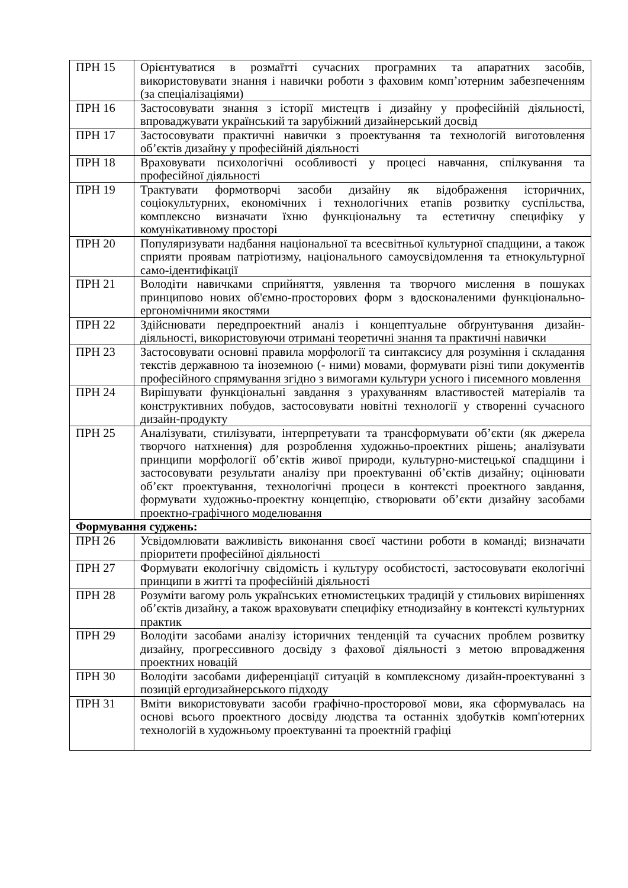| ПРН 15 | Орієнтуватися в розмаїтті сучасних програмних та апаратних засобів, використовувати знання і навички роботи з фаховим комп’ютерним забезпеченням (за спеціалізаціями) |
| ПРН 16 | Застосовувати знання з історії мистецтв і дизайну у професійній діяльності, впроваджувати український та зарубіжний дизайнерський досвід |
| ПРН 17 | Застосовувати практичні навички з проектування та технологій виготовлення об’єктів дизайну у професійній діяльності |
| ПРН 18 | Враховувати психологічні особливості у процесі навчання, спілкування та професійної діяльності |
| ПРН 19 | Трактувати формотворчі засоби дизайну як відображення історичних, соціокультурних, економічних і технологічних етапів розвитку суспільства, комплексно визначати їхню функціональну та естетичну специфіку у комунікативному просторі |
| ПРН 20 | Популяризувати надбання національної та всесвітньої культурної спадщини, а також сприяти проявам патріотизму, національного самоусвідомлення та етнокультурної само-ідентифікації |
| ПРН 21 | Володіти навичками сприйняття, уявлення та творчого мислення в пошуках принципово нових об'ємно-просторових форм з вдосконаленими функціонально-ергономічними якостями |
| ПРН 22 | Здійснювати передпроектний аналіз і концептуальне обґрунтування дизайн-діяльності, використовуючи отримані теоретичні знання та практичні навички |
| ПРН 23 | Застосовувати основні правила морфології та синтаксису для розуміння і складання текстів державною та іноземною (- ними) мовами, формувати різні типи документів професійного спрямування згідно з вимогами культури усного і писемного мовлення |
| ПРН 24 | Вирішувати функціональні завдання з урахуванням властивостей матеріалів та конструктивних побудов, застосовувати новітні технології у створенні сучасного дизайн-продукту |
| ПРН 25 | Аналізувати, стилізувати, інтерпретувати та трансформувати об’єкти (як джерела творчого натхнення) для розроблення художньо-проектних рішень; аналізувати принципи морфології об’єктів живої природи, культурно-мистецької спадщини і застосовувати результати аналізу при проектуванні об’єктів дизайну; оцінювати об’єкт проектування, технологічні процеси в контексті проектного завдання, формувати художньо-проектну концепцію, створювати об’єкти дизайну засобами проектно-графічного моделювання |
| Формування суджень: | |
| ПРН 26 | Усвідомлювати важливість виконання своєї частини роботи в команді; визначати пріоритети професійної діяльності |
| ПРН 27 | Формувати екологічну свідомість і культуру особистості, застосовувати екологічні принципи в житті та професійній діяльності |
| ПРН 28 | Розуміти вагому роль українських етномистецьких традицій у стильових вирішеннях об’єктів дизайну, а також враховувати специфіку етнодизайну в контексті культурних практик |
| ПРН 29 | Володіти засобами аналізу історичних тенденцій та сучасних проблем розвитку дизайну, прогрессивного досвіду з фахової діяльності з метою впровадження проектних новацій |
| ПРН 30 | Володіти засобами диференціації ситуацій в комплексному дизайн-проектуванні з позицій ергодизайнерського підходу |
| ПРН 31 | Вміти використовувати засоби графічно-просторової мови, яка сформувалась на основі всього проектного досвіду людства та останніх здобутків комп'ютерних технологій в художньому проектуванні та проектній графіці |